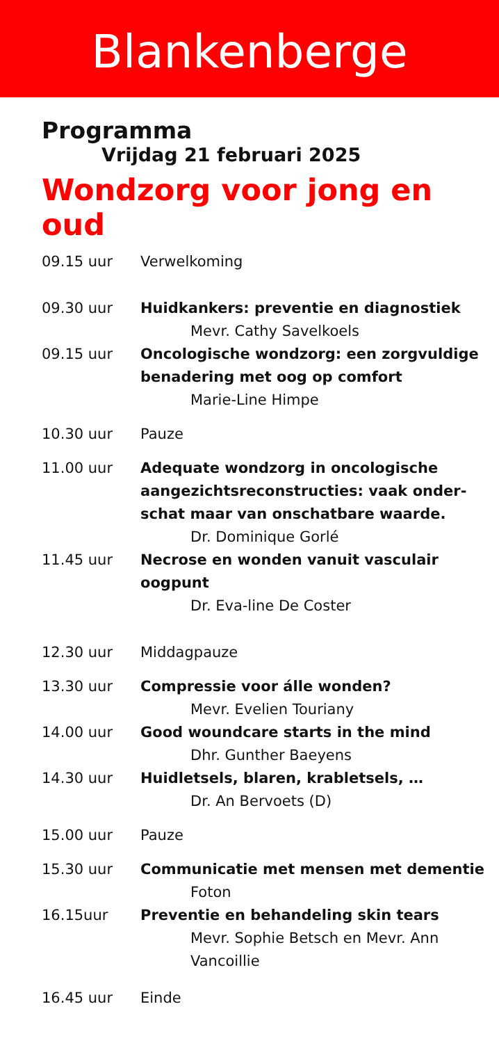Blankenberge
Programma
Vrijdag 21 februari 2025
Wondzorg voor jong en oud
09.15 uur Verwelkoming
09.30 uur Huidkankers: preventie en diagnostiek
Mevr. Cathy Savelkoels
09.15 uur Oncologische wondzorg: een zorgvuldige benadering met oog op comfort
Marie-Line Himpe
10.30 uur Pauze
11.00 uur Adequate wondzorg in oncologische aangezichtsreconstructies: vaak onder-schat maar van onschatbare waarde.
Dr. Dominique Gorlé
11.45 uur Necrose en wonden vanuit vasculair oogpunt
Dr. Eva-line De Coster
12.30 uur Middagpauze
13.30 uur Compressie voor álle wonden?
Mevr. Evelien Touriany
14.00 uur Good woundcare starts in the mind
Dhr. Gunther Baeyens
14.30 uur Huidletsels, blaren, krabletsels, …
Dr. An Bervoets (D)
15.00 uur Pauze
15.30 uur Communicatie met mensen met dementie
Foton
16.15uur Preventie en behandeling skin tears
Mevr. Sophie Betsch en Mevr. Ann Vancoillie
16.45 uur Einde